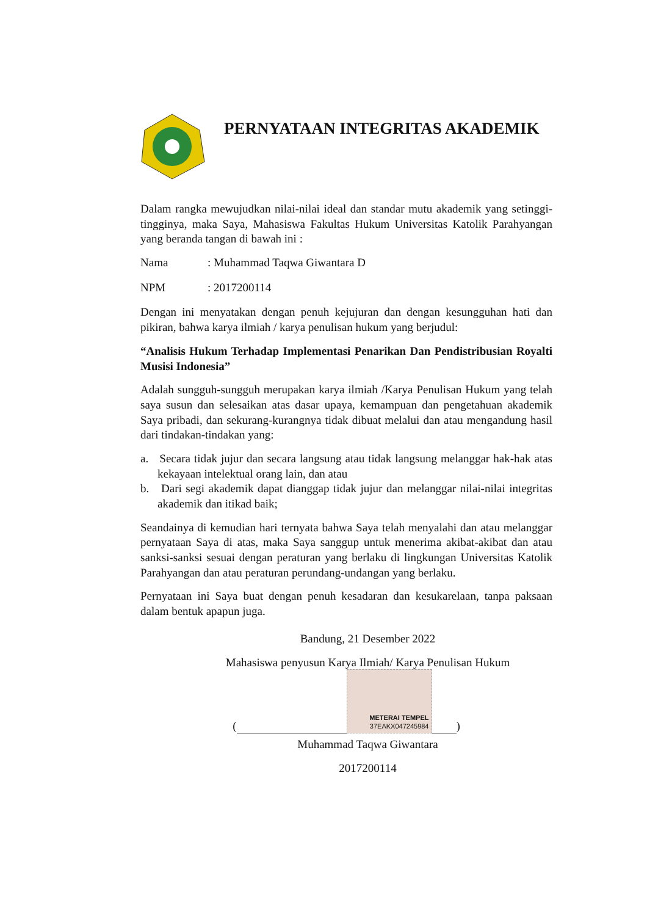PERNYATAAN INTEGRITAS AKADEMIK
Dalam rangka mewujudkan nilai-nilai ideal dan standar mutu akademik yang setinggi-tingginya, maka Saya, Mahasiswa Fakultas Hukum Universitas Katolik Parahyangan yang beranda tangan di bawah ini :
Nama: Muhammad Taqwa Giwantara D
NPM: 2017200114
Dengan ini menyatakan dengan penuh kejujuran dan dengan kesungguhan hati dan pikiran, bahwa karya ilmiah / karya penulisan hukum yang berjudul:
“Analisis Hukum Terhadap Implementasi Penarikan Dan Pendistribusian Royalti Musisi Indonesia”
Adalah sungguh-sungguh merupakan karya ilmiah /Karya Penulisan Hukum yang telah saya susun dan selesaikan atas dasar upaya, kemampuan dan pengetahuan akademik Saya pribadi, dan sekurang-kurangnya tidak dibuat melalui dan atau mengandung hasil dari tindakan-tindakan yang:
a. Secara tidak jujur dan secara langsung atau tidak langsung melanggar hak-hak atas kekayaan intelektual orang lain, dan atau
b. Dari segi akademik dapat dianggap tidak jujur dan melanggar nilai-nilai integritas akademik dan itikad baik;
Seandainya di kemudian hari ternyata bahwa Saya telah menyalahi dan atau melanggar pernyataan Saya di atas, maka Saya sanggup untuk menerima akibat-akibat dan atau sanksi-sanksi sesuai dengan peraturan yang berlaku di lingkungan Universitas Katolik Parahyangan dan atau peraturan perundang-undangan yang berlaku.
Pernyataan ini Saya buat dengan penuh kesadaran dan kesukarelaan, tanpa paksaan dalam bentuk apapun juga.
Bandung, 21 Desember 2022
Mahasiswa penyusun Karya Ilmiah/ Karya Penulisan Hukum
(
METERAI TEMPEL
37EAKX047245984
)
Muhammad Taqwa Giwantara
2017200114